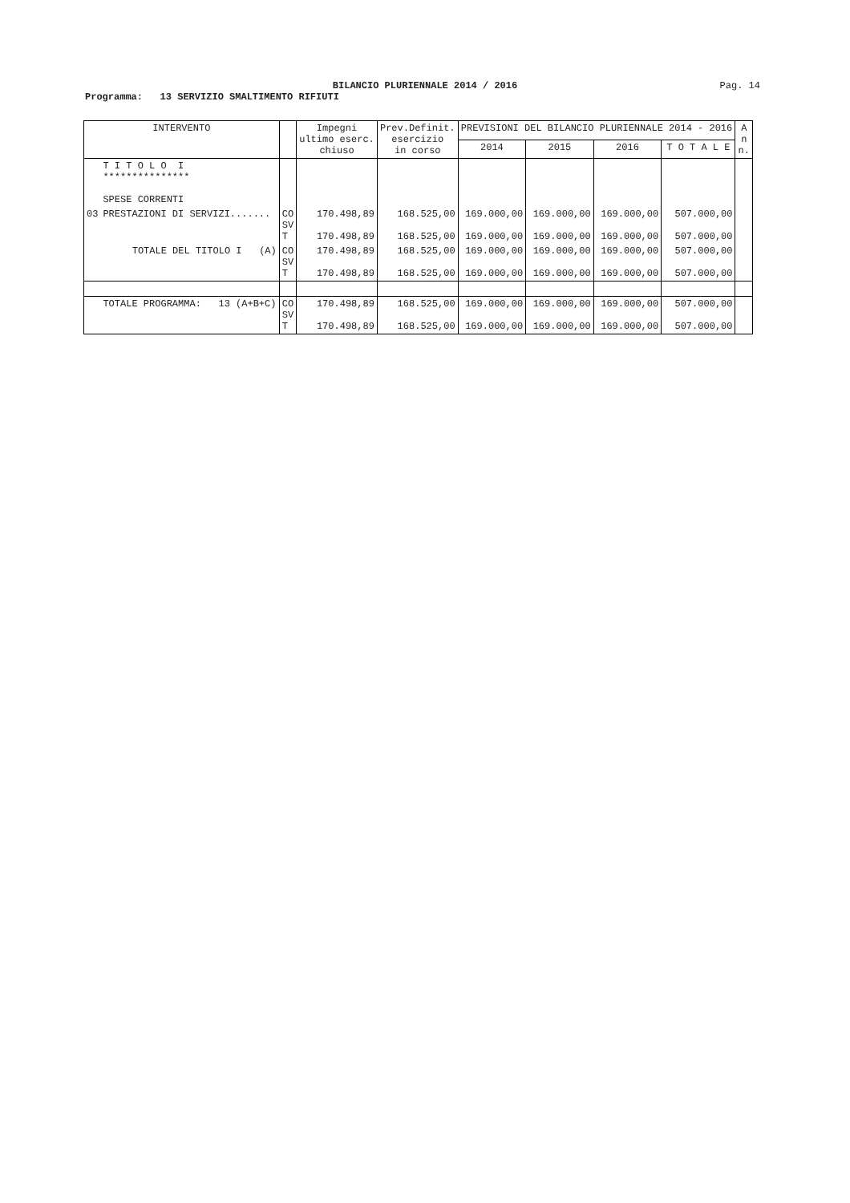BILANCIO PLURIENNALE 2014 / 2016
Pag. 14
Programma: 13 SERVIZIO SMALTIMENTO RIFIUTI
| INTERVENTO | | | Impegni ultimo eserc. chiuso | Prev.Definit. esercizio in corso | PREVISIONI DEL BILANCIO PLURIENNALE 2014 - 2016 | | | | A n n. |
| --- | --- | --- | --- | --- | --- | --- | --- | --- | --- |
| | | | | | 2014 | 2015 | 2016 | T O T A L E | |
| | T I T O L O I *************** SPESE CORRENTI | | | | | | | | |
| 03 | PRESTAZIONI DI SERVIZI....... | CO SV T | 170.498,89 170.498,89 | 168.525,00 168.525,00 | 169.000,00 169.000,00 | 169.000,00 169.000,00 | 169.000,00 169.000,00 | 507.000,00 507.000,00 | |
| | TOTALE DEL TITOLO I (A) | CO SV T | 170.498,89 170.498,89 | 168.525,00 168.525,00 | 169.000,00 169.000,00 | 169.000,00 169.000,00 | 169.000,00 169.000,00 | 507.000,00 507.000,00 | |
| | TOTALE PROGRAMMA: 13 (A+B+C) | CO SV T | 170.498,89 170.498,89 | 168.525,00 168.525,00 | 169.000,00 169.000,00 | 169.000,00 169.000,00 | 169.000,00 169.000,00 | 507.000,00 507.000,00 | |